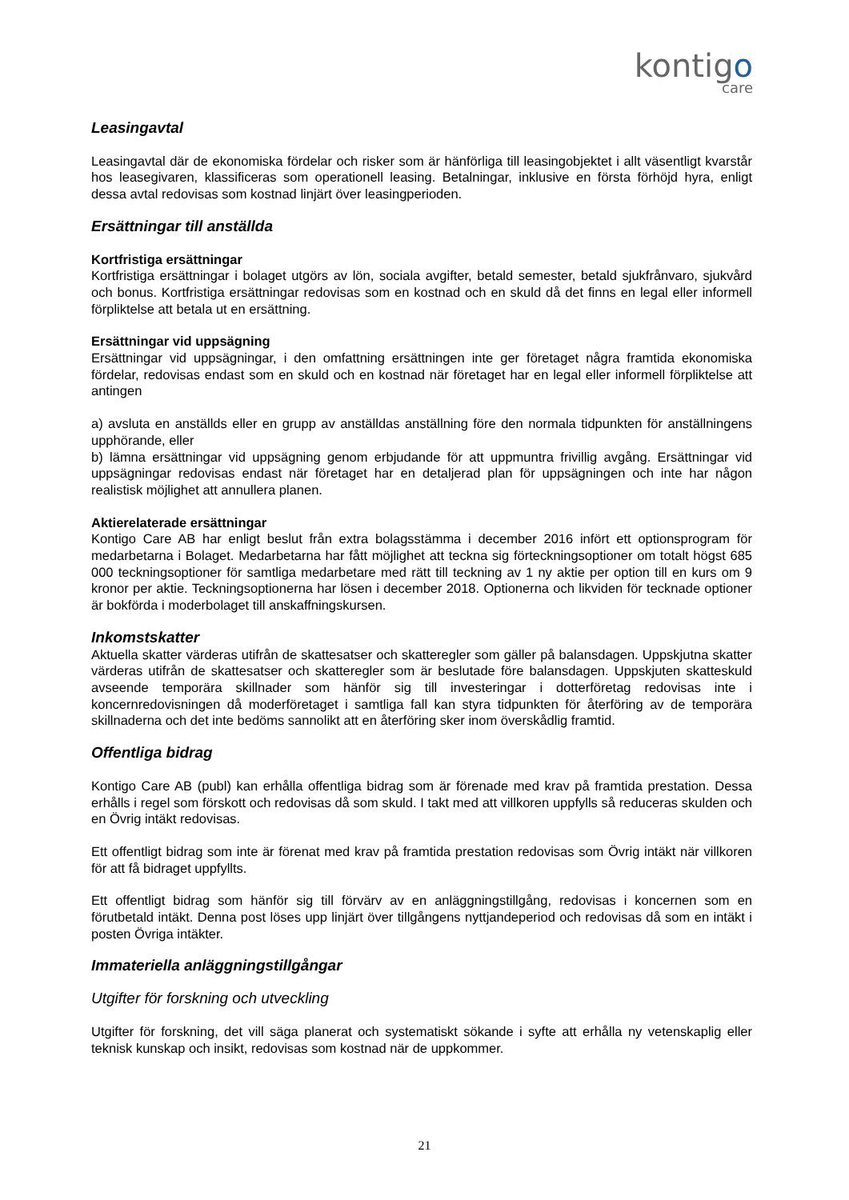kontigo
care
Leasingavtal
Leasingavtal där de ekonomiska fördelar och risker som är hänförliga till leasingobjektet i allt väsentligt kvarstår hos leasegivaren, klassificeras som operationell leasing. Betalningar, inklusive en första förhöjd hyra, enligt dessa avtal redovisas som kostnad linjärt över leasingperioden.
Ersättningar till anställda
Kortfristiga ersättningar
Kortfristiga ersättningar i bolaget utgörs av lön, sociala avgifter, betald semester, betald sjukfrånvaro, sjukvård och bonus. Kortfristiga ersättningar redovisas som en kostnad och en skuld då det finns en legal eller informell förpliktelse att betala ut en ersättning.
Ersättningar vid uppsägning
Ersättningar vid uppsägningar, i den omfattning ersättningen inte ger företaget några framtida ekonomiska fördelar, redovisas endast som en skuld och en kostnad när företaget har en legal eller informell förpliktelse att antingen
a) avsluta en anställds eller en grupp av anställdas anställning före den normala tidpunkten för anställningens upphörande, eller
b) lämna ersättningar vid uppsägning genom erbjudande för att uppmuntra frivillig avgång. Ersättningar vid uppsägningar redovisas endast när företaget har en detaljerad plan för uppsägningen och inte har någon realistisk möjlighet att annullera planen.
Aktierelaterade ersättningar
Kontigo Care AB har enligt beslut från extra bolagsstämma i december 2016 infört ett optionsprogram för medarbetarna i Bolaget. Medarbetarna har fått möjlighet att teckna sig förteckningsoptioner om totalt högst 685 000 teckningsoptioner för samtliga medarbetare med rätt till teckning av 1 ny aktie per option till en kurs om 9 kronor per aktie. Teckningsoptionerna har lösen i december 2018. Optionerna och likviden för tecknade optioner är bokförda i moderbolaget till anskaffningskursen.
Inkomstskatter
Aktuella skatter värderas utifrån de skattesatser och skatteregler som gäller på balansdagen. Uppskjutna skatter värderas utifrån de skattesatser och skatteregler som är beslutade före balansdagen. Uppskjuten skatteskuld avseende temporära skillnader som hänför sig till investeringar i dotterföretag redovisas inte i koncernredovisningen då moderföretaget i samtliga fall kan styra tidpunkten för återföring av de temporära skillnaderna och det inte bedöms sannolikt att en återföring sker inom överskådlig framtid.
Offentliga bidrag
Kontigo Care AB (publ) kan erhålla offentliga bidrag som är förenade med krav på framtida prestation. Dessa erhålls i regel som förskott och redovisas då som skuld. I takt med att villkoren uppfylls så reduceras skulden och en Övrig intäkt redovisas.
Ett offentligt bidrag som inte är förenat med krav på framtida prestation redovisas som Övrig intäkt när villkoren för att få bidraget uppfyllts.
Ett offentligt bidrag som hänför sig till förvärv av en anläggningstillgång, redovisas i koncernen som en förutbetald intäkt. Denna post löses upp linjärt över tillgångens nyttjandeperiod och redovisas då som en intäkt i posten Övriga intäkter.
Immateriella anläggningstillgångar
Utgifter för forskning och utveckling
Utgifter för forskning, det vill säga planerat och systematiskt sökande i syfte att erhålla ny vetenskaplig eller teknisk kunskap och insikt, redovisas som kostnad när de uppkommer.
21